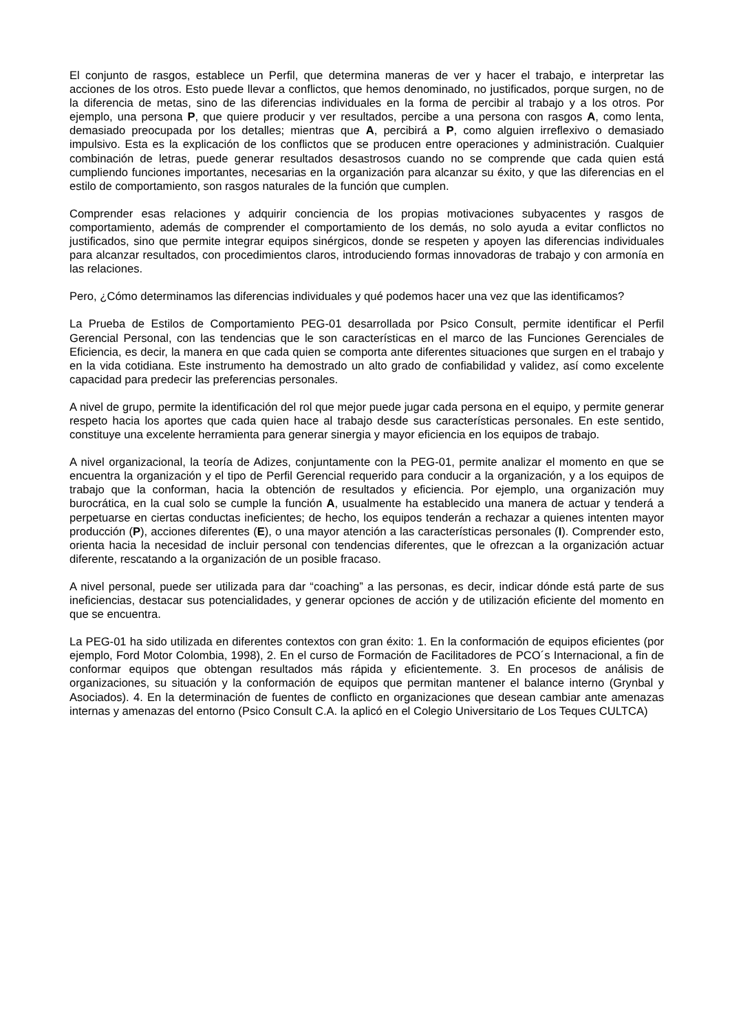El conjunto de rasgos, establece un Perfil, que determina maneras de ver y hacer el trabajo, e interpretar las acciones de los otros. Esto puede llevar a conflictos, que hemos denominado, no justificados, porque surgen, no de la diferencia de metas, sino de las diferencias individuales en la forma de percibir al trabajo y a los otros. Por ejemplo, una persona P, que quiere producir y ver resultados, percibe a una persona con rasgos A, como lenta, demasiado preocupada por los detalles; mientras que A, percibirá a P, como alguien irreflexivo o demasiado impulsivo. Esta es la explicación de los conflictos que se producen entre operaciones y administración. Cualquier combinación de letras, puede generar resultados desastrosos cuando no se comprende que cada quien está cumpliendo funciones importantes, necesarias en la organización para alcanzar su éxito, y que las diferencias en el estilo de comportamiento, son rasgos naturales de la función que cumplen.
Comprender esas relaciones y adquirir conciencia de los propias motivaciones subyacentes y rasgos de comportamiento, además de comprender el comportamiento de los demás, no solo ayuda a evitar conflictos no justificados, sino que permite integrar equipos sinérgicos, donde se respeten y apoyen las diferencias individuales para alcanzar resultados, con procedimientos claros, introduciendo formas innovadoras de trabajo y con armonía en las relaciones.
Pero, ¿Cómo determinamos las diferencias individuales y qué podemos hacer una vez que las identificamos?
La Prueba de Estilos de Comportamiento PEG-01 desarrollada por Psico Consult, permite identificar el Perfil Gerencial Personal, con las tendencias que le son características en el marco de las Funciones Gerenciales de Eficiencia, es decir, la manera en que cada quien se comporta ante diferentes situaciones que surgen en el trabajo y en la vida cotidiana. Este instrumento ha demostrado un alto grado de confiabilidad y validez, así como excelente capacidad para predecir las preferencias personales.
A nivel de grupo, permite la identificación del rol que mejor puede jugar cada persona en el equipo, y permite generar respeto hacia los aportes que cada quien hace al trabajo desde sus características personales. En este sentido, constituye una excelente herramienta para generar sinergia y mayor eficiencia en los equipos de trabajo.
A nivel organizacional, la teoría de Adizes, conjuntamente con la PEG-01, permite analizar el momento en que se encuentra la organización y el tipo de Perfil Gerencial requerido para conducir a la organización, y a los equipos de trabajo que la conforman, hacia la obtención de resultados y eficiencia. Por ejemplo, una organización muy burocrática, en la cual solo se cumple la función A, usualmente ha establecido una manera de actuar y tenderá a perpetuarse en ciertas conductas ineficientes; de hecho, los equipos tenderán a rechazar a quienes intenten mayor producción (P), acciones diferentes (E), o una mayor atención a las características personales (I). Comprender esto, orienta hacia la necesidad de incluir personal con tendencias diferentes, que le ofrezcan a la organización actuar diferente, rescatando a la organización de un posible fracaso.
A nivel personal, puede ser utilizada para dar “coaching” a las personas, es decir, indicar dónde está parte de sus ineficiencias, destacar sus potencialidades, y generar opciones de acción y de utilización eficiente del momento en que se encuentra.
La PEG-01 ha sido utilizada en diferentes contextos con gran éxito: 1. En la conformación de equipos eficientes (por ejemplo, Ford Motor Colombia, 1998), 2. En el curso de Formación de Facilitadores de PCO´s Internacional, a fin de conformar equipos que obtengan resultados más rápida y eficientemente. 3. En procesos de análisis de organizaciones, su situación y la conformación de equipos que permitan mantener el balance interno (Grynbal y Asociados). 4. En la determinación de fuentes de conflicto en organizaciones que desean cambiar ante amenazas internas y amenazas del entorno (Psico Consult C.A. la aplicó en el Colegio Universitario de Los Teques CULTCA)